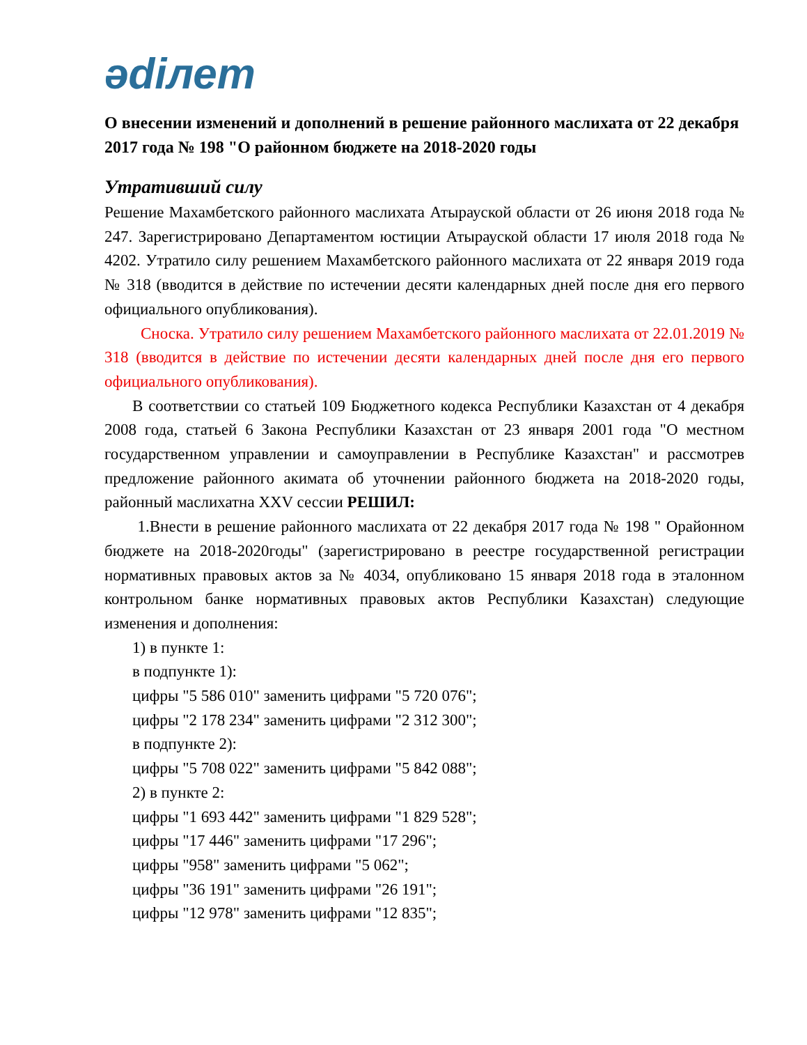ədiлет
О внесении изменений и дополнений в решение районного маслихата от 22 декабря 2017 года № 198 "О районном бюджете на 2018-2020 годы
Утративший силу
Решение Махамбетского районного маслихата Атырауской области от 26 июня 2018 года № 247. Зарегистрировано Департаментом юстиции Атырауской области 17 июля 2018 года № 4202. Утратило силу решением Махамбетского районного маслихата от 22 января 2019 года № 318 (вводится в действие по истечении десяти календарных дней после дня его первого официального опубликования).
Сноска. Утратило силу решением Махамбетского районного маслихата от 22.01.2019 № 318 (вводится в действие по истечении десяти календарных дней после дня его первого официального опубликования).
В соответствии со статьей 109 Бюджетного кодекса Республики Казахстан от 4 декабря 2008 года, статьей 6 Закона Республики Казахстан от 23 января 2001 года "О местном государственном управлении и самоуправлении в Республике Казахстан" и рассмотрев предложение районного акимата об уточнении районного бюджета на 2018-2020 годы, районный маслихатна XXV сессии РЕШИЛ:
1.Внести в решение районного маслихата от 22 декабря 2017 года № 198 " Орайонном бюджете на 2018-2020годы" (зарегистрировано в реестре государственной регистрации нормативных правовых актов за № 4034, опубликовано 15 января 2018 года в эталонном контрольном банке нормативных правовых актов Республики Казахстан) следующие изменения и дополнения:
1) в пункте 1:
в подпункте 1):
цифры "5 586 010" заменить цифрами "5 720 076";
цифры "2 178 234" заменить цифрами "2 312 300";
в подпункте 2):
цифры "5 708 022" заменить цифрами "5 842 088";
2) в пункте 2:
цифры "1 693 442" заменить цифрами "1 829 528";
цифры "17 446" заменить цифрами "17 296";
цифры "958" заменить цифрами "5 062";
цифры "36 191" заменить цифрами "26 191";
цифры "12 978" заменить цифрами "12 835";